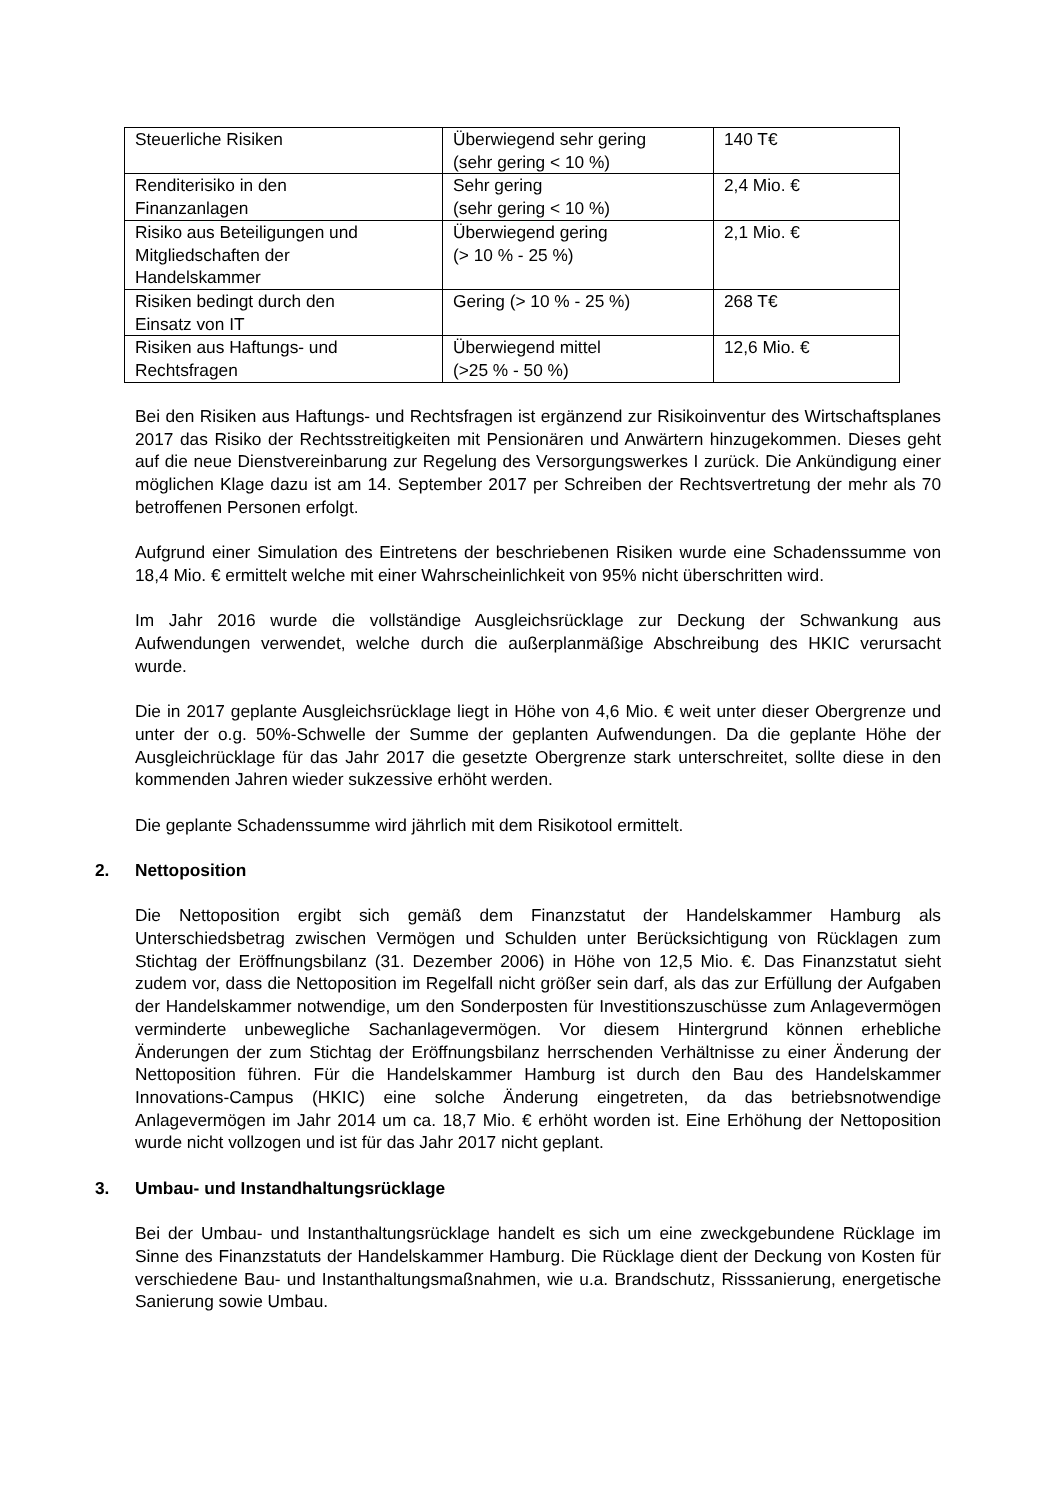| Steuerliche Risiken | Überwiegend sehr gering (sehr gering < 10 %) | 140 T€ |
| Renditerisiko in den Finanzanlagen | Sehr gering (sehr gering < 10 %) | 2,4 Mio. € |
| Risiko aus Beteiligungen und Mitgliedschaften der Handelskammer | Überwiegend gering (> 10 % - 25 %) | 2,1 Mio. € |
| Risiken bedingt durch den Einsatz von IT | Gering (> 10 % - 25 %) | 268 T€ |
| Risiken aus Haftungs- und Rechtsfragen | Überwiegend mittel (>25 % - 50 %) | 12,6 Mio. € |
Bei den Risiken aus Haftungs- und Rechtsfragen ist ergänzend zur Risikoinventur des Wirtschaftsplanes 2017 das Risiko der Rechtsstreitigkeiten mit Pensionären und Anwärtern hinzugekommen. Dieses geht auf die neue Dienstvereinbarung zur Regelung des Versorgungswerkes I zurück. Die Ankündigung einer möglichen Klage dazu ist am 14. September 2017 per Schreiben der Rechtsvertretung der mehr als 70 betroffenen Personen erfolgt.
Aufgrund einer Simulation des Eintretens der beschriebenen Risiken wurde eine Schadenssumme von 18,4 Mio. € ermittelt welche mit einer Wahrscheinlichkeit von 95% nicht überschritten wird.
Im Jahr 2016 wurde die vollständige Ausgleichsrücklage zur Deckung der Schwankung aus Aufwendungen verwendet, welche durch die außerplanmäßige Abschreibung des HKIC verursacht wurde.
Die in 2017 geplante Ausgleichsrücklage liegt in Höhe von 4,6 Mio. € weit unter dieser Obergrenze und unter der o.g. 50%-Schwelle der Summe der geplanten Aufwendungen. Da die geplante Höhe der Ausgleichrücklage für das Jahr 2017 die gesetzte Obergrenze stark unterschreitet, sollte diese in den kommenden Jahren wieder sukzessive erhöht werden.
Die geplante Schadenssumme wird jährlich mit dem Risikotool ermittelt.
2. Nettoposition
Die Nettoposition ergibt sich gemäß dem Finanzstatut der Handelskammer Hamburg als Unterschiedsbetrag zwischen Vermögen und Schulden unter Berücksichtigung von Rücklagen zum Stichtag der Eröffnungsbilanz (31. Dezember 2006) in Höhe von 12,5 Mio. €. Das Finanzstatut sieht zudem vor, dass die Nettoposition im Regelfall nicht größer sein darf, als das zur Erfüllung der Aufgaben der Handelskammer notwendige, um den Sonderposten für Investitionszuschüsse zum Anlagevermögen verminderte unbewegliche Sachanlagevermögen. Vor diesem Hintergrund können erhebliche Änderungen der zum Stichtag der Eröffnungsbilanz herrschenden Verhältnisse zu einer Änderung der Nettoposition führen. Für die Handelskammer Hamburg ist durch den Bau des Handelskammer Innovations-Campus (HKIC) eine solche Änderung eingetreten, da das betriebsnotwendige Anlagevermögen im Jahr 2014 um ca. 18,7 Mio. € erhöht worden ist. Eine Erhöhung der Nettoposition wurde nicht vollzogen und ist für das Jahr 2017 nicht geplant.
3. Umbau- und Instandhaltungsrücklage
Bei der Umbau- und Instanthaltungsrücklage handelt es sich um eine zweckgebundene Rücklage im Sinne des Finanzstatuts der Handelskammer Hamburg. Die Rücklage dient der Deckung von Kosten für verschiedene Bau- und Instanthaltungsmaßnahmen, wie u.a. Brandschutz, Risssanierung, energetische Sanierung sowie Umbau.